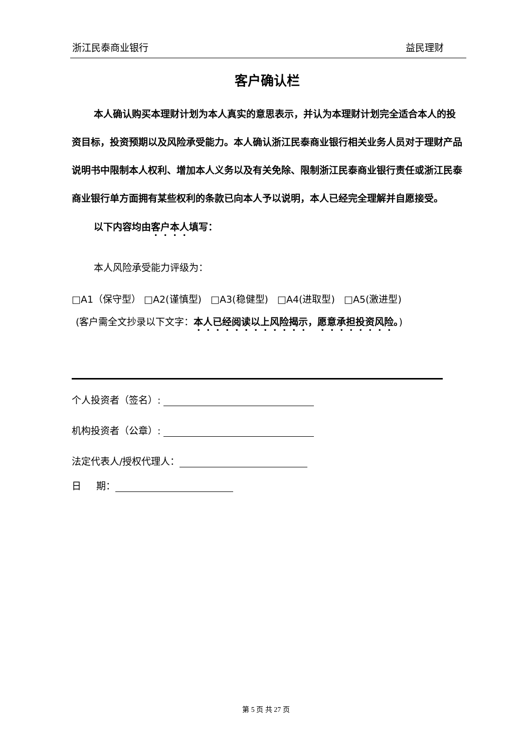浙江民泰商业银行 益民理财
客户确认栏
本人确认购买本理财计划为本人真实的意思表示，并认为本理财计划完全适合本人的投资目标，投资预期以及风险承受能力。本人确认浙江民泰商业银行相关业务人员对于理财产品说明书中限制本人权利、增加本人义务以及有关免除、限制浙江民泰商业银行责任或浙江民泰商业银行单方面拥有某些权利的条款已向本人予以说明，本人已经完全理解并自愿接受。
以下内容均由客户本人填写：
本人风险承受能力评级为：
□A1（保守型） □A2(谨慎型) □A3(稳健型) □A4(进取型) □A5(激进型)
(客户需全文抄录以下文字：本人已经阅读以上风险揭示，愿意承担投资风险。)
个人投资者（签名）:
机构投资者（公章）:
法定代表人/授权代理人：
日 期：
第 5 页 共 27 页